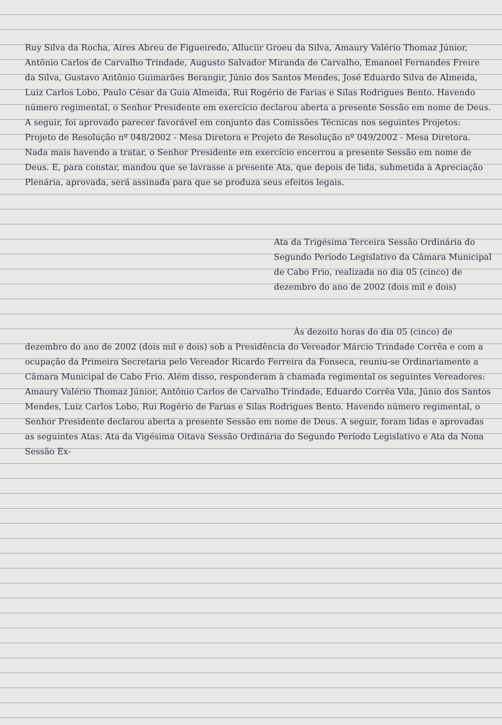Ruy Silva da Rocha, Aires Abreu de Figueiredo, Alluciir Groeu da Silva, Amaury Valério Thomaz Júnior, Antônio Carlos de Carvalho Trindade, Augusto Salvador Miranda de Carvalho, Emanoel Fernandes Freire da Silva, Gustavo Antônio Guimarães Berangir, Júnio dos Santos Mendes, José Eduardo Silva de Almeida, Luiz Carlos Lobo, Paulo César da Guia Almeida, Rui Rogério de Farias e Silas Rodrigues Bento. Havendo número regimental, o Senhor Presidente em exercício declarou aberta a presente Sessão em nome de Deus. A seguir, foi aprovado parecer favorável em conjunto das Comissões Técnicas nos seguintes Projetos: Projeto de Resolução nº 048/2002 - Mesa Diretora e Projeto de Resolução nº 049/2002 - Mesa Diretora. Nada mais havendo a tratar, o Senhor Presidente em exercício encerrou a presente Sessão em nome de Deus. E, para constar, mandou que se lavrasse a presente Ata, que depois de lida, submetida à Apreciação Plenária, aprovada, será assinada para que se produza seus efeitos legais.
Ata da Trigésima Terceira Sessão Ordinária do Segundo Período Legislativo da Câmara Municipal de Cabo Frio, realizada no dia 05 (cinco) de dezembro do ano de 2002 (dois mil e dois)
Às dezoito horas do dia 05 (cinco) de dezembro do ano de 2002 (dois mil e dois) sob a Presidência do Vereador Márcio Trindade Corrêa e com a ocupação da Primeira Secretaria pelo Vereador Ricardo Ferreira da Fonseca, reuniu-se Ordinariamente a Câmara Municipal de Cabo Frio. Além disso, responderam à chamada regimental os seguintes Vereadores: Amaury Valério Thomaz Júnior, Antônio Carlos de Carvalho Trindade, Eduardo Corrêa Vila, Júnio dos Santos Mendes, Luiz Carlos Lobo, Rui Rogério de Farias e Silas Rodrigues Bento. Havendo número regimental, o Senhor Presidente declarou aberta a presente Sessão em nome de Deus. A seguir, foram lidas e aprovadas as seguintes Atas: Ata da Vigésima Oitava Sessão Ordinária do Segundo Período Legislativo e Ata da Nona Sessão Ex-